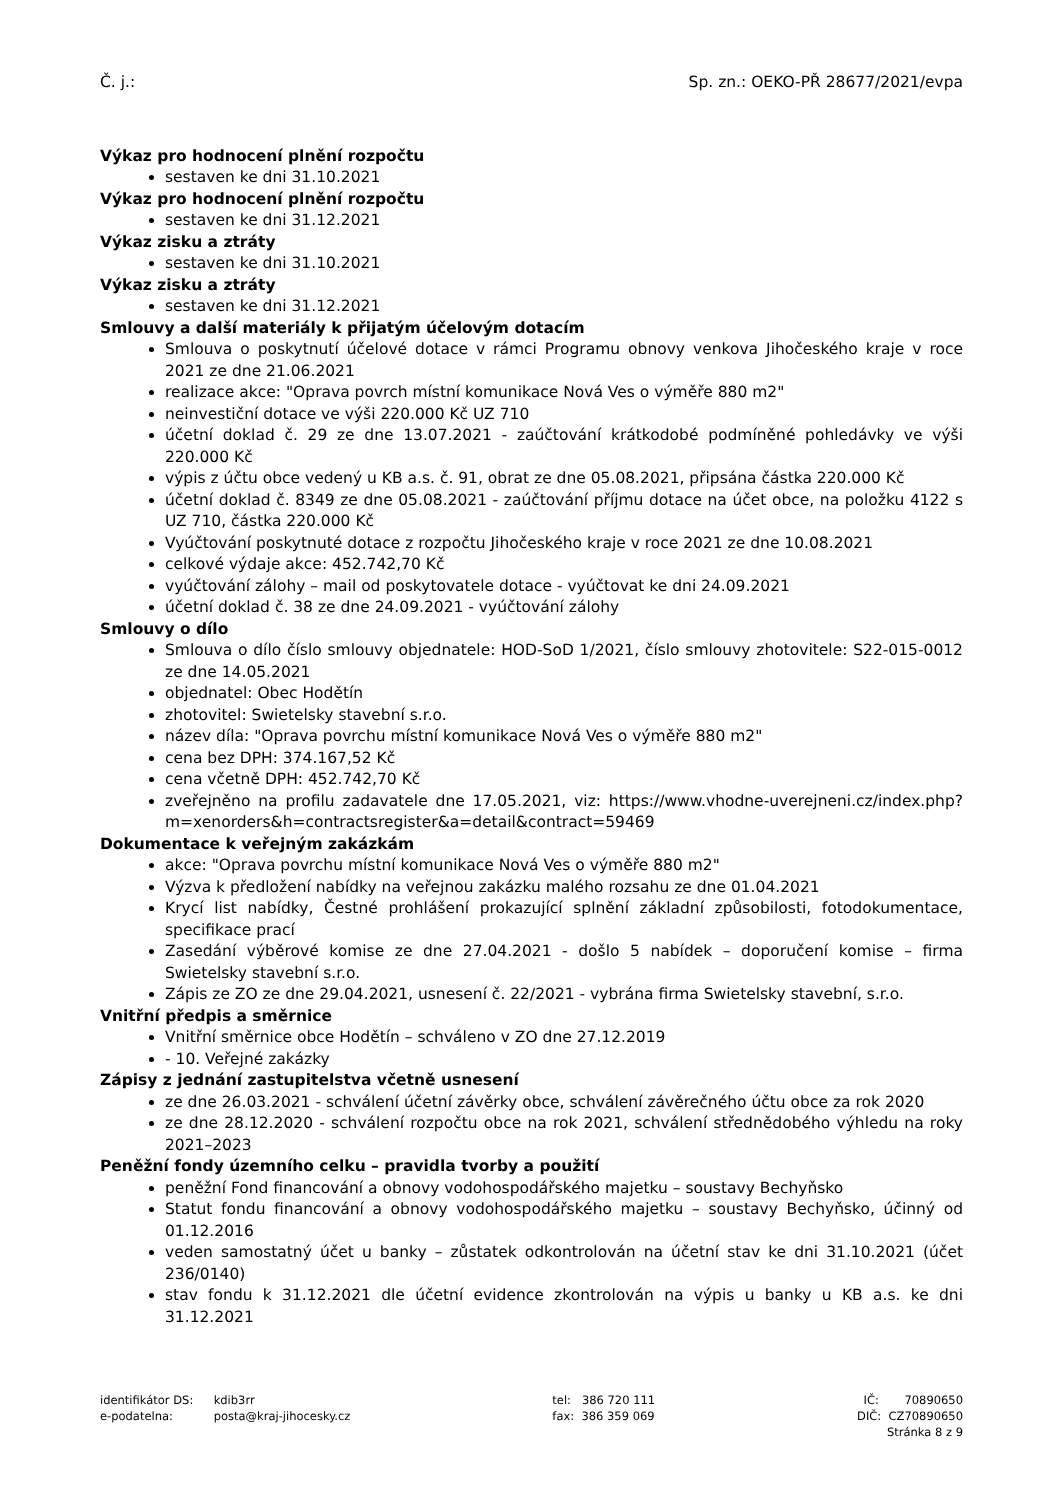Č. j.: Sp. zn.: OEKO-PŘ 28677/2021/evpa
Výkaz pro hodnocení plnění rozpočtu
sestaven ke dni 31.10.2021
Výkaz pro hodnocení plnění rozpočtu
sestaven ke dni 31.12.2021
Výkaz zisku a ztráty
sestaven ke dni 31.10.2021
Výkaz zisku a ztráty
sestaven ke dni 31.12.2021
Smlouvy a další materiály k přijatým účelovým dotacím
Smlouva o poskytnutí účelové dotace v rámci Programu obnovy venkova Jihočeského kraje v roce 2021 ze dne 21.06.2021
realizace akce: "Oprava povrch místní komunikace Nová Ves o výměře 880 m2"
neinvestiční dotace ve výši 220.000 Kč UZ 710
účetní doklad č. 29 ze dne 13.07.2021 - zaúčtování krátkodobé podmíněné pohledávky ve výši 220.000 Kč
výpis z účtu obce vedený u KB a.s. č. 91, obrat ze dne 05.08.2021, připsána částka 220.000 Kč
účetní doklad č. 8349 ze dne 05.08.2021 - zaúčtování příjmu dotace na účet obce, na položku 4122 s UZ 710, částka 220.000 Kč
Vyúčtování poskytnuté dotace z rozpočtu Jihočeského kraje v roce 2021 ze dne 10.08.2021
celkové výdaje akce: 452.742,70 Kč
vyúčtování zálohy – mail od poskytovatele dotace - vyúčtovat ke dni 24.09.2021
účetní doklad č. 38 ze dne 24.09.2021 - vyúčtování zálohy
Smlouvy o dílo
Smlouva o dílo číslo smlouvy objednatele: HOD-SoD 1/2021, číslo smlouvy zhotovitele: S22-015-0012 ze dne 14.05.2021
objednatel: Obec Hodětín
zhotovitel: Swietelsky stavební s.r.o.
název díla: "Oprava povrchu místní komunikace Nová Ves o výměře 880 m2"
cena bez DPH: 374.167,52 Kč
cena včetně DPH: 452.742,70 Kč
zveřejněno na profilu zadavatele dne 17.05.2021, viz: https://www.vhodne-uverejneni.cz/index.php?m=xenorders&h=contractsregister&a=detail&contract=59469
Dokumentace k veřejným zakázkám
akce: "Oprava povrchu místní komunikace Nová Ves o výměře 880 m2"
Výzva k předložení nabídky na veřejnou zakázku malého rozsahu ze dne 01.04.2021
Krycí list nabídky, Čestné prohlášení prokazující splnění základní způsobilosti, fotodokumentace, specifikace prací
Zasedání výběrové komise ze dne 27.04.2021 - došlo 5 nabídek – doporučení komise – firma Swietelsky stavební s.r.o.
Zápis ze ZO ze dne 29.04.2021, usnesení č. 22/2021 - vybrána firma Swietelsky stavební, s.r.o.
Vnitřní předpis a směrnice
Vnitřní směrnice obce Hodětín – schváleno v ZO dne 27.12.2019
- 10. Veřejné zakázky
Zápisy z jednání zastupitelstva včetně usnesení
ze dne 26.03.2021 - schválení účetní závěrky obce, schválení závěrečného účtu obce za rok 2020
ze dne 28.12.2020 - schválení rozpočtu obce na rok 2021, schválení střednědobého výhledu na roky 2021–2023
Peněžní fondy územního celku – pravidla tvorby a použití
peněžní Fond financování a obnovy vodohospodářského majetku – soustavy Bechyňsko
Statut fondu financování a obnovy vodohospodářského majetku – soustavy Bechyňsko, účinný od 01.12.2016
veden samostatný účet u banky – zůstatek odkontrolován na účetní stav ke dni 31.10.2021 (účet 236/0140)
stav fondu k 31.12.2021 dle účetní evidence zkontrolován na výpis u banky u KB a.s. ke dni 31.12.2021
identifikátor DS: kdib3rr
e-podatelna: posta@kraj-jihocesky.cz
tel: 386 720 111
fax: 386 359 069
IČ: 70890650
DIČ: CZ70890650
Stránka 8 z 9